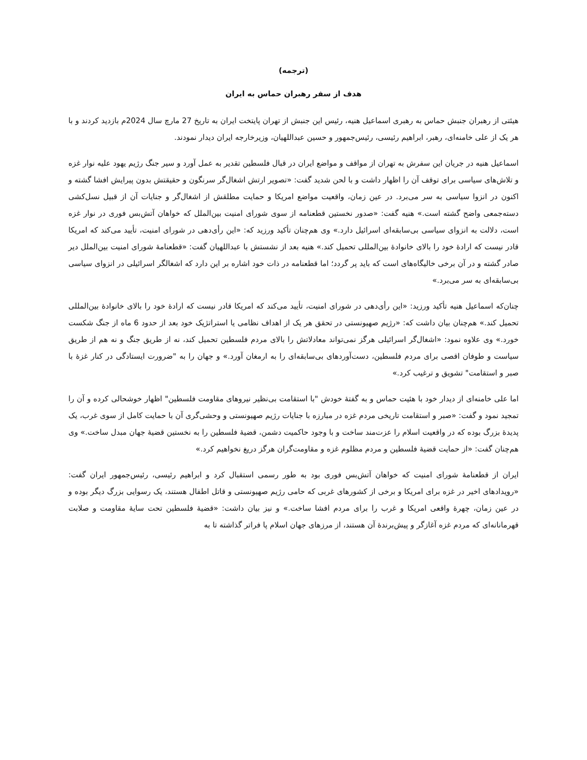(ترجمه)
هدف از سفر رهبران حماس به ایران
هیئتی از رهبران جنبش حماس به رهبری اسماعیل هنیه، رئیس این جنبش از تهران پایتخت ایران به تاریخ 27 مارچ سال 2024م بازدید کردند و با هر یک از علی خامنه‌ای، رهبر، ابراهیم رئیسی، رئیس‌جمهور و حسین عبداللهیان، وزیرخارجه ایران دیدار نمودند.
اسماعیل هنیه در جریان این سفرش به تهران از مواقف و مواضع ایران در قبال فلسطین تقدیر به عمل آورد و سیر جنگ رژیم یهود علیه نوار غزه و تلاش‌های سیاسی برای توقف آن را اظهار داشت و با لحن شدید گفت: «تصویر ارتش اشغال‌گر سرنگون و حقیقتش بدون پیرایش افشا گشته و اکنون در انزوا سیاسی به سر می‌برد. در عین زمان، واقعیت مواضع امریکا و حمایت مطلقش از اشغال‌گر و جنایات آن از قبیل نسل‌کشی دسته‌جمعی واضح گشته است.» هنیه گفت: «صدور نخستین قطعنامه از سوی شورای امنیت بین‌الملل که خواهان آتش‌بس فوری در نوار غزه است، دلالت به انزوای سیاسی بی‌سابقه‌ای اسرائیل دارد.» وی هم‌چنان تأکید ورزید که: «این رأی‌دهی در شورای امنیت، تأیید می‌کند که امریکا قادر نیست که ارادهٔ خود را بالای خانوادهٔ بین‌المللی تحمیل کند.» هنیه بعد از نشستش با عبداللهیان گفت: «قطعنامهٔ شورای امنیت بین‌الملل دیر صادر گشته و در آن برخی خالیگاه‌های است که باید پر گردد؛ اما قطعنامه در ذات خود اشاره بر این دارد که اشغالگر اسرائیلی در انزوای سیاسی بی‌سابقه‌ای به سر می‌برد.»
چنان‌که اسماعیل هنیه تأکید ورزید: «این رأی‌دهی در شورای امنیت، تأیید می‌کند که امریکا قادر نیست که ارادهٔ خود را بالای خانوادهٔ بین‌المللی تحمیل کند.» هم‌چنان بیان داشت که: «رژیم صهیونستی در تحقق هر یک از اهداف نظامی یا استراتژیک خود بعد از حدود 6 ماه از جنگ شکست خورد.» وی علاوه نمود: «اشغال‌گر اسرائیلی هرگز نمی‌تواند معادلاتش را بالای مردم فلسطین تحمیل کند، نه از طریق جنگ و نه هم از طریق سیاست و طوفان اقصی برای مردم فلسطین، دست‌آوردهای بی‌سابقه‌ای را به ارمغان آورد.» و جهان را به "ضرورت ایستادگی در کنار غزهٔ با صبر و استقامت" تشویق و ترغیب کرد.»
اما علی خامنه‌ای از دیدار خود با هئیت حماس و به گفتهٔ خودش "با استقامت بی‌نظیر نیروهای مقاومت فلسطین" اظهار خوشحالی کرده و آن را تمجید نمود و گفت: «صبر و استقامت تاریخی مردم غزه در مبارزه با جنایات رژیم صهیونستی و وحشی‌گری آن با حمایت کامل از سوی غرب، یک پدیدهٔ بزرگ بوده که در واقعیت اسلام را عزت‌مند ساخت و با وجود حاکمیت دشمن، قضیهٔ فلسطین را به نخستین قضیهٔ جهان مبدل ساخت.» وی هم‌چنان گفت: «از حمایت قضیهٔ فلسطین و مردم مظلوم غزه و مقاومت‌گران هرگز دریغ نخواهیم کرد.»
ایران از قطعنامهٔ شورای امنیت که خواهان آتش‌بس فوری بود به طور رسمی استقبال کرد و ابراهیم رئیسی، رئیس‌جمهور ایران گفت: «رویدادهای اخیر در غزه برای امریکا و برخی از کشورهای غربی که حامی رژیم صهیونستی و قاتل اطفال هستند، یک رسوایی بزرگ دیگر بوده و در عین زمان، چهرهٔ واقعی امریکا و غرب را برای مردم افشا ساخت.» و نیز بیان داشت: «قضیهٔ فلسطین تحت سایهٔ مقاومت و صلابت قهرمانانه‌ای که مردم غزه آغازگر و پیش‌برندهٔ آن هستند، از مرزهای جهان اسلام پا فراتر گذاشته تا به